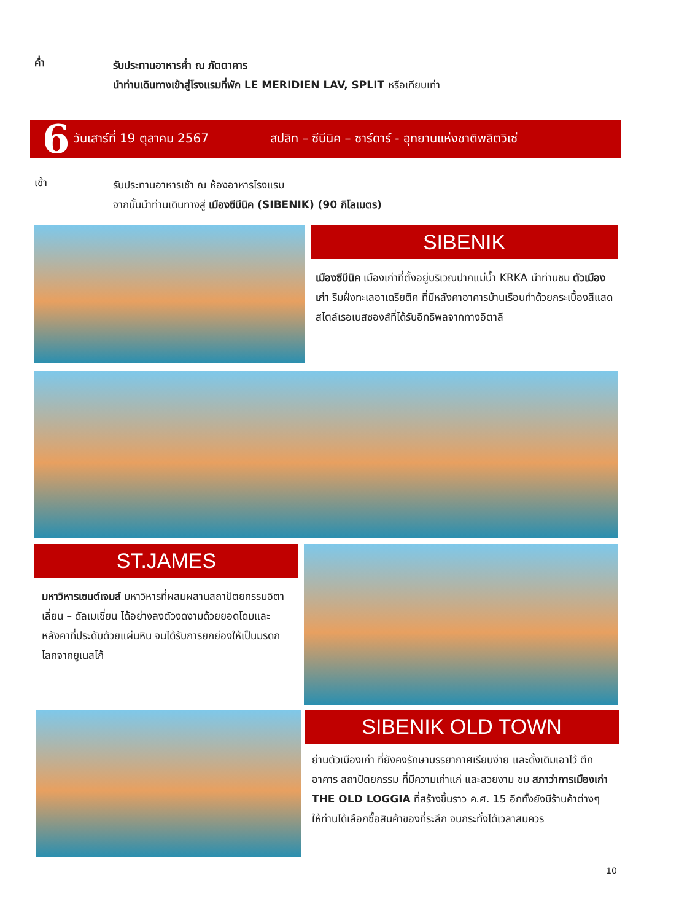ค่ำ
รับประทานอาหารค่ำ ณ ภัตตาคาร
นำท่านเดินทางเข้าสู่โรงแรมที่พัก LE MERIDIEN LAV, SPLIT หรือเทียบเท่า
6 วันเสาร์ที่ 19 ตุลาคม 2567 สปลิท – ซีบีนิค – ซาร์ดาร์ - อุทยานแห่งชาติพลิตวิเซ่
เช้า
รับประทานอาหารเช้า ณ ห้องอาหารโรงแรม
จากนั้นนำท่านเดินทางสู่ เมืองซีบีนิค (SIBENIK) (90 กิโลเมตร)
SIBENIK
เมืองซีบีนิค เมืองเก่าที่ตั้งอยู่บริเวณปากแม่น้ำ KRKA นำท่านชม ตัวเมืองเก่า ริมฝั่งทะเลอาเดรียติค ที่มีหลังคาอาคารบ้านเรือนทำด้วยกระเบื้องสีแสด สไตล์เรอเนสซองส์ที่ได้รับอิทธิพลจากทางอิตาลี
ST.JAMES
มหาวิหารเซนต์เจมส์ มหาวิหารที่ผสมผสานสถาปัตยกรรมอิตาเลี่ยน – ดัลเมเชี่ยน ได้อย่างลงตัวงดงามด้วยยอดโดมและหลังคาที่ประดับด้วยแผ่นหิน จนได้รับการยกย่องให้เป็นมรดกโลกจากยูเนสโก้
SIBENIK OLD TOWN
ย่านตัวเมืองเก่า ที่ยังคงรักษาบรรยากาศเรียบง่าย และดั้งเดิมเอาไว้ ตึก อาคาร สถาปัตยกรรม ที่มีความเก่าแก่ และสวยงาม ชม สภาว่าการเมืองเก่า THE OLD LOGGIA ที่สร้างขึ้นราว ค.ศ. 15 อีกทั้งยังมีร้านค้าต่างๆ ให้ท่านได้เลือกซื้อสินค้าของที่ระลึก จนกระทั่งได้เวลาสมควร
10